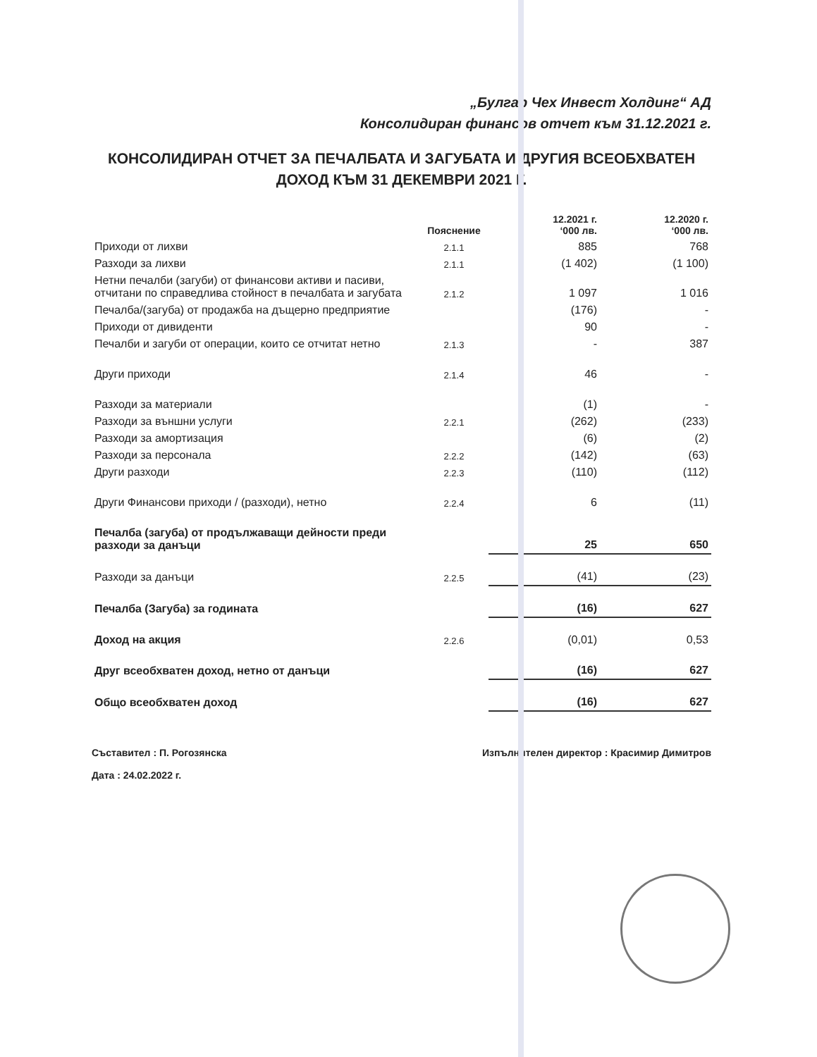„Булгар Чех Инвест Холдинг“ АД
Консолидиран финансов отчет към 31.12.2021 г.
КОНСОЛИДИРАН ОТЧЕТ ЗА ПЕЧАЛБАТА И ЗАГУБАТА И ДРУГИЯ ВСЕОБХВАТЕН ДОХОД КЪМ 31 ДЕКЕМВРИ 2021 Г.
| | Пояснение | 12.2021 г. ‘000 лв. | 12.2020 г. ‘000 лв. |
| --- | --- | --- | --- |
| Приходи от лихви | 2.1.1 | 885 | 768 |
| Разходи за лихви | 2.1.1 | (1 402) | (1 100) |
| Нетни печалби (загуби) от финансови активи и пасиви, отчитани по справедлива стойност в печалбата и загубата | 2.1.2 | 1 097 | 1 016 |
| Печалба/(загуба) от продажба на дъщерно предприятие | | (176) | - |
| Приходи от дивиденти | | 90 | - |
| Печалби и загуби от операции, които се отчитат нетно | 2.1.3 | - | 387 |
| Други приходи | 2.1.4 | 46 | - |
| Разходи за материали | | (1) | - |
| Разходи за външни услуги | 2.2.1 | (262) | (233) |
| Разходи за амортизация | | (6) | (2) |
| Разходи за персонала | 2.2.2 | (142) | (63) |
| Други разходи | 2.2.3 | (110) | (112) |
| Други Финансови приходи / (разходи), нетно | 2.2.4 | 6 | (11) |
| Печалба (загуба) от продължаващи дейности преди разходи за данъци | | 25 | 650 |
| Разходи за данъци | 2.2.5 | (41) | (23) |
| Печалба (Загуба) за годината | | (16) | 627 |
| Доход на акция | 2.2.6 | (0,01) | 0,53 |
| Друг всеобхватен доход, нетно от данъци | | (16) | 627 |
| Общо всеобхватен доход | | (16) | 627 |
Съставител : П. Рогозянска
Дата : 24.02.2022 г.
Изпълнителен директор : Красимир Димитров